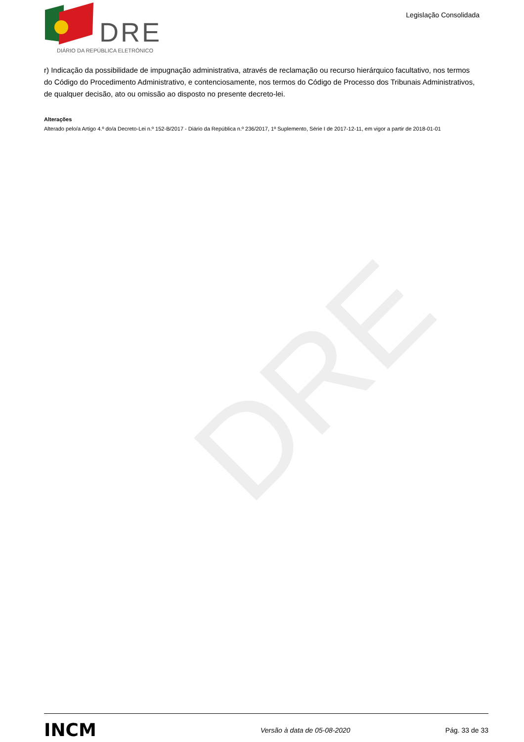DRE
DRE
DIÁRIO DA REPÚBLICA ELETRÓNICO
Legislação Consolidada
r) Indicação da possibilidade de impugnação administrativa, através de reclamação ou recurso hierárquico facultativo, nos termos do Código do Procedimento Administrativo, e contenciosamente, nos termos do Código de Processo dos Tribunais Administrativos, de qualquer decisão, ato ou omissão ao disposto no presente decreto-lei.
Alterações
Alterado pelo/a Artigo 4.º do/a Decreto-Lei n.º 152-B/2017 - Diário da República n.º 236/2017, 1º Suplemento, Série I de 2017-12-11, em vigor a partir de 2018-01-01
INCM
Versão à data de 05-08-2020 Pág. 33 de 33